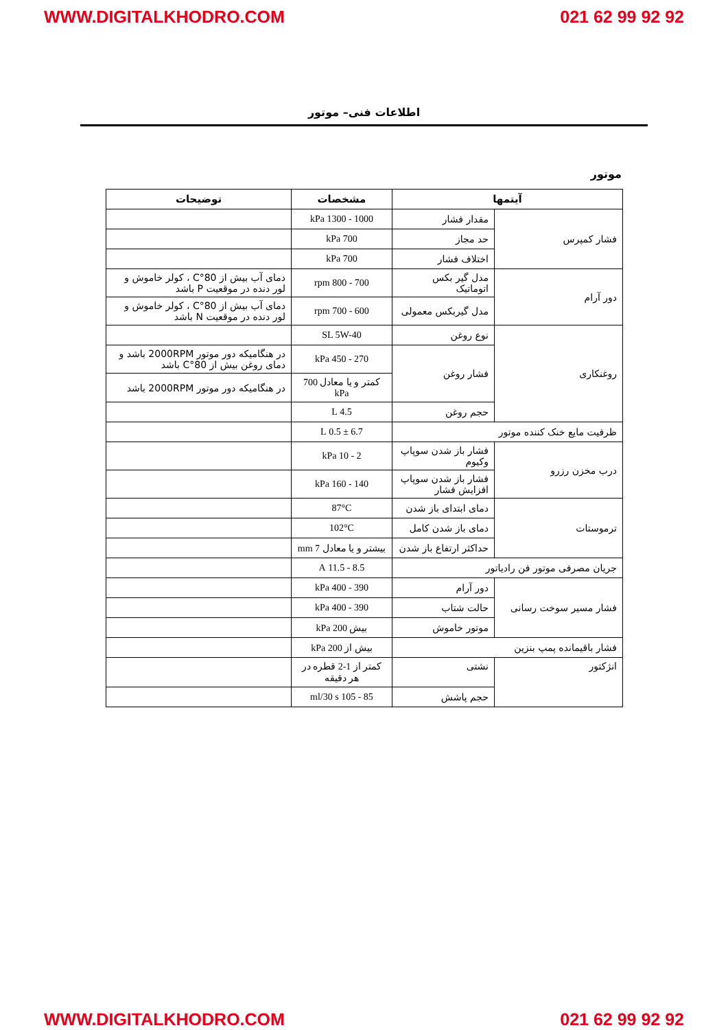WWW.DIGITALKHODRO.COM 021 62 99 92 92
اطلاعات فنی– موتور
موتور
| آیتمها | | مشخصات | توضیحات |
| --- | --- | --- | --- |
| فشار کمپرس | مقدار فشار | 1000 - 1300 kPa | |
| | حد مجاز | 700 kPa | |
| | اختلاف فشار | 700 kPa | |
| دور آرام | مدل گیر بکس اتوماتیک | 700 - 800 rpm | دمای آب بیش از 80°C ، کولر خاموش و لور دنده در موقعیت P باشد |
| | مدل گیربکس معمولی | 600 - 700 rpm | دمای آب بیش از 80°C ، کولر خاموش و لور دنده در موقعیت N باشد |
| روغنکاری | نوع روغن | SL 5W-40 | |
| | فشار روغن | 270 - 450 kPa | در هنگامیکه دور موتور 2000RPM باشد و دمای روغن بیش از 80°C باشد |
| | | کمتر و یا معادل 700 kPa | در هنگامیکه دور موتور 2000RPM باشد |
| | حجم روغن | 4.5 L | |
| ظرفیت مایع خنک کننده موتور | | 6.7 ± 0.5 L | |
| درب مخزن رزرو | فشار باز شدن سوپاپ وکیوم | 2 - 10 kPa | |
| | فشار باز شدن سوپاپ افزایش فشار | 140 - 160 kPa | |
| ترموستات | دمای ابتدای باز شدن | 87°C | |
| | دمای باز شدن کامل | 102°C | |
| | حداکثر ارتفاع باز شدن | بیشتر و یا معادل 7 mm | |
| جریان مصرفی موتور فن رادیاتور | | 8.5 - 11.5 A | |
| فشار مسیر سوخت رسانی | دور آرام | 390 - 400 kPa | |
| | حالت شتاب | 390 - 400 kPa | |
| | موتور خاموش | بیش 200 kPa | |
| فشار باقیمانده پمپ بنزین | | بیش از 200 kPa | |
| انژکتور | نشتی | کمتر از 1-2 قطره در هر دقیقه | |
| | حجم پاشش | 85 - 105 ml/30 s | |
WWW.DIGITALKHODRO.COM 021 62 99 92 92